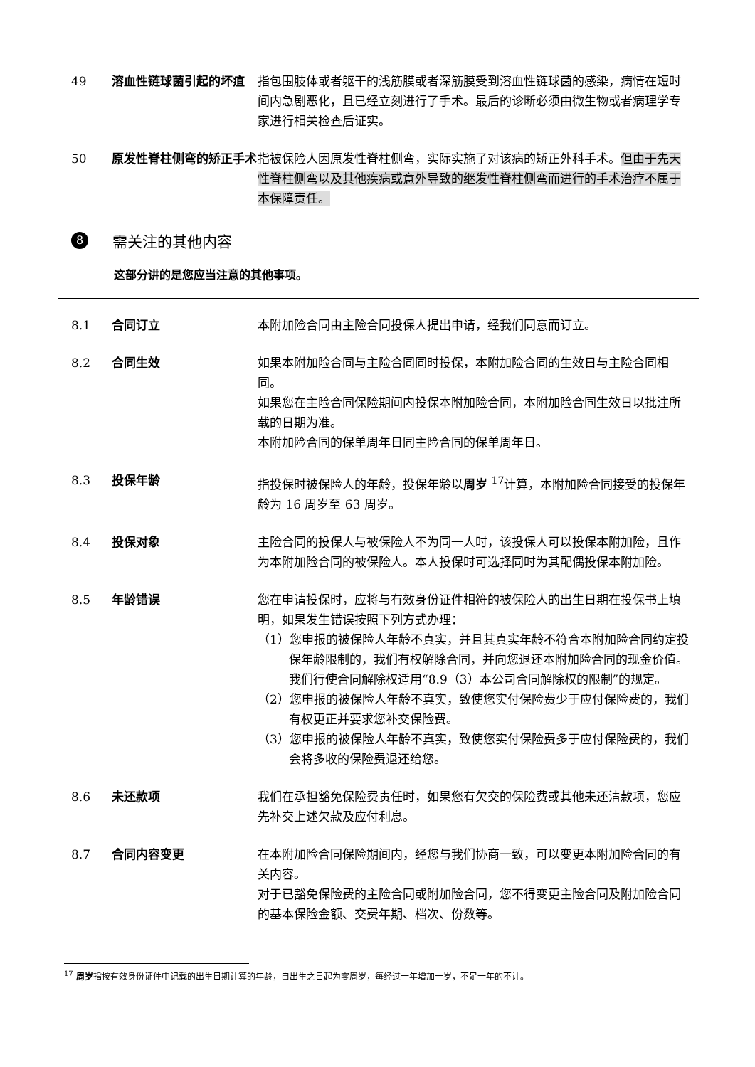49 溶血性链球菌引起的坏疽 指包围肢体或者躯干的浅筋膜或者深筋膜受到溶血性链球菌的感染，病情在短时间内急剧恶化，且已经立刻进行了手术。最后的诊断必须由微生物或者病理学专家进行相关检查后证实。
50 原发性脊柱侧弯的矫正手术 指被保险人因原发性脊柱侧弯，实际实施了对该病的矫正外科手术。但由于先天性脊柱侧弯以及其他疾病或意外导致的继发性脊柱侧弯而进行的手术治疗不属于本保障责任。
8 需关注的其他内容
这部分讲的是您应当注意的其他事项。
8.1 合同订立 本附加险合同由主险合同投保人提出申请，经我们同意而订立。
8.2 合同生效 如果本附加险合同与主险合同同时投保，本附加险合同的生效日与主险合同相同。
如果您在主险合同保险期间内投保本附加险合同，本附加险合同生效日以批注所载的日期为准。
本附加险合同的保单周年日同主险合同的保单周年日。
8.3 投保年龄 指投保时被保险人的年龄，投保年龄以周岁 <sup>17</sup>计算，本附加险合同接受的投保年龄为 16 周岁至 63 周岁。
8.4 投保对象 主险合同的投保人与被保险人不为同一人时，该投保人可以投保本附加险，且作为本附加险合同的被保险人。本人投保时可选择同时为其配偶投保本附加险。
8.5 年龄错误 您在申请投保时，应将与有效身份证件相符的被保险人的出生日期在投保书上填明，如果发生错误按照下列方式办理：
（1）您申报的被保险人年龄不真实，并且其真实年龄不符合本附加险合同约定投保年龄限制的，我们有权解除合同，并向您退还本附加险合同的现金价值。我们行使合同解除权适用“8.9（3）本公司合同解除权的限制”的规定。
（2）您申报的被保险人年龄不真实，致使您实付保险费少于应付保险费的，我们有权更正并要求您补交保险费。
（3）您申报的被保险人年龄不真实，致使您实付保险费多于应付保险费的，我们会将多收的保险费退还给您。
8.6 未还款项 我们在承担豁免保险费责任时，如果您有欠交的保险费或其他未还清款项，您应先补交上述欠款及应付利息。
8.7 合同内容变更 在本附加险合同保险期间内，经您与我们协商一致，可以变更本附加险合同的有关内容。
对于已豁免保险费的主险合同或附加险合同，您不得变更主险合同及附加险合同的基本保险金额、交费年期、档次、份数等。
<sup>17</sup> 周岁指按有效身份证件中记载的出生日期计算的年龄，自出生之日起为零周岁，每经过一年增加一岁，不足一年的不计。